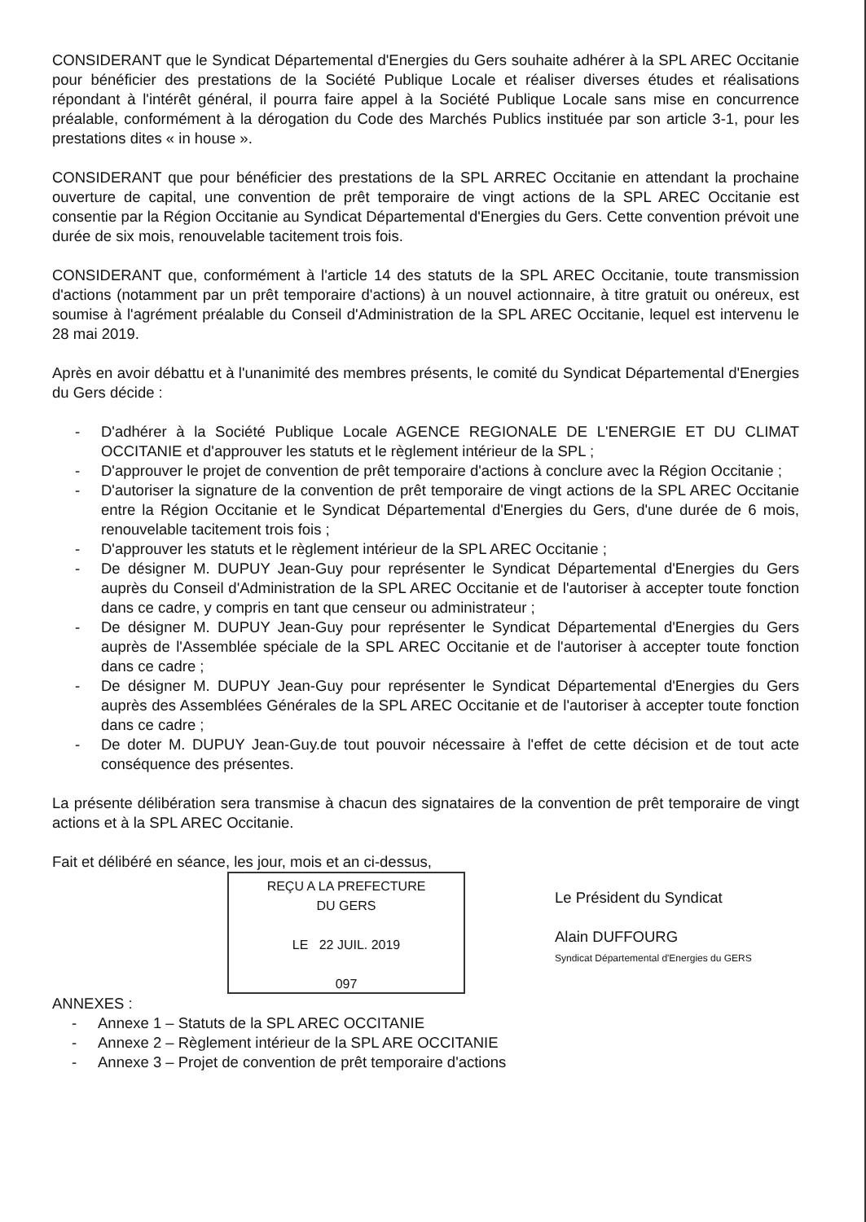CONSIDERANT que le Syndicat Départemental d'Energies du Gers souhaite adhérer à la SPL AREC Occitanie pour bénéficier des prestations de la Société Publique Locale et réaliser diverses études et réalisations répondant à l'intérêt général, il pourra faire appel à la Société Publique Locale sans mise en concurrence préalable, conformément à la dérogation du Code des Marchés Publics instituée par son article 3-1, pour les prestations dites « in house ».
CONSIDERANT que pour bénéficier des prestations de la SPL ARREC Occitanie en attendant la prochaine ouverture de capital, une convention de prêt temporaire de vingt actions de la SPL AREC Occitanie est consentie par la Région Occitanie au Syndicat Départemental d'Energies du Gers. Cette convention prévoit une durée de six mois, renouvelable tacitement trois fois.
CONSIDERANT que, conformément à l'article 14 des statuts de la SPL AREC Occitanie, toute transmission d'actions (notamment par un prêt temporaire d'actions) à un nouvel actionnaire, à titre gratuit ou onéreux, est soumise à l'agrément préalable du Conseil d'Administration de la SPL AREC Occitanie, lequel est intervenu le 28 mai 2019.
Après en avoir débattu et à l'unanimité des membres présents, le comité du Syndicat Départemental d'Energies du Gers décide :
- D'adhérer à la Société Publique Locale AGENCE REGIONALE DE L'ENERGIE ET DU CLIMAT OCCITANIE et d'approuver les statuts et le règlement intérieur de la SPL ;
- D'approuver le projet de convention de prêt temporaire d'actions à conclure avec la Région Occitanie ;
- D'autoriser la signature de la convention de prêt temporaire de vingt actions de la SPL AREC Occitanie entre la Région Occitanie et le Syndicat Départemental d'Energies du Gers, d'une durée de 6 mois, renouvelable tacitement trois fois ;
- D'approuver les statuts et le règlement intérieur de la SPL AREC Occitanie ;
- De désigner M. DUPUY Jean-Guy pour représenter le Syndicat Départemental d'Energies du Gers auprès du Conseil d'Administration de la SPL AREC Occitanie et de l'autoriser à accepter toute fonction dans ce cadre, y compris en tant que censeur ou administrateur ;
- De désigner M. DUPUY Jean-Guy pour représenter le Syndicat Départemental d'Energies du Gers auprès de l'Assemblée spéciale de la SPL AREC Occitanie et de l'autoriser à accepter toute fonction dans ce cadre ;
- De désigner M. DUPUY Jean-Guy pour représenter le Syndicat Départemental d'Energies du Gers auprès des Assemblées Générales de la SPL AREC Occitanie et de l'autoriser à accepter toute fonction dans ce cadre ;
- De doter M. DUPUY Jean-Guy.de tout pouvoir nécessaire à l'effet de cette décision et de tout acte conséquence des présentes.
La présente délibération sera transmise à chacun des signataires de la convention de prêt temporaire de vingt actions et à la SPL AREC Occitanie.
Fait et délibéré en séance, les jour, mois et an ci-dessus,
REÇU A LA PREFECTURE
DU GERS
LE 22 JUIL. 2019
097
Le Président du Syndicat
Alain DUFFOURG
Syndicat Départemental d'Energies du GERS
ANNEXES :
- Annexe 1 – Statuts de la SPL AREC OCCITANIE
- Annexe 2 – Règlement intérieur de la SPL ARE OCCITANIE
- Annexe 3 – Projet de convention de prêt temporaire d'actions